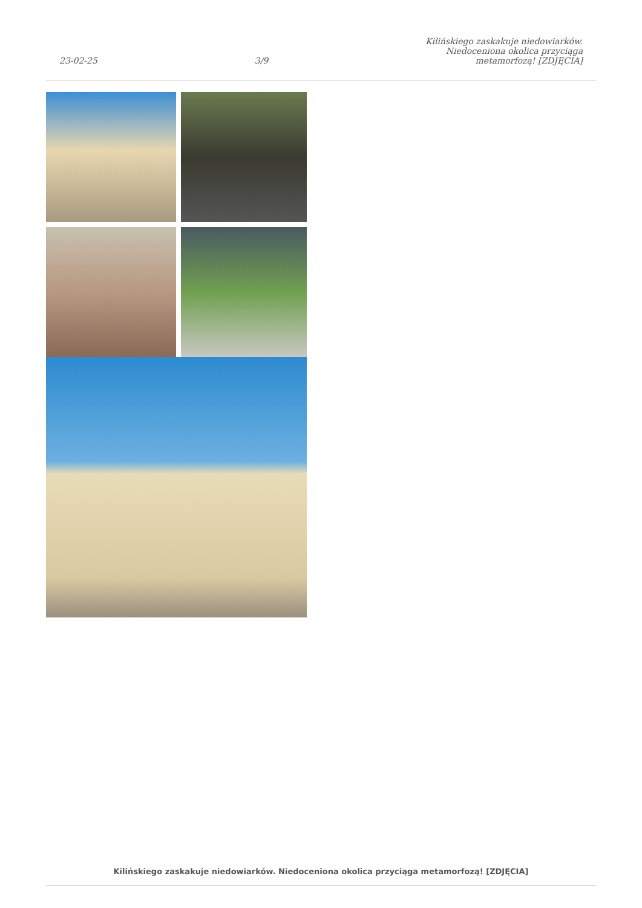23-02-25 3/9 Kilińskiego zaskakuje niedowiarków.
Niedoceniona okolica przyciąga
metamorfozą! [ZDJĘCIA]
Kilińskiego zaskakuje niedowiarków. Niedoceniona okolica przyciąga metamorfozą! [ZDJĘCIA]